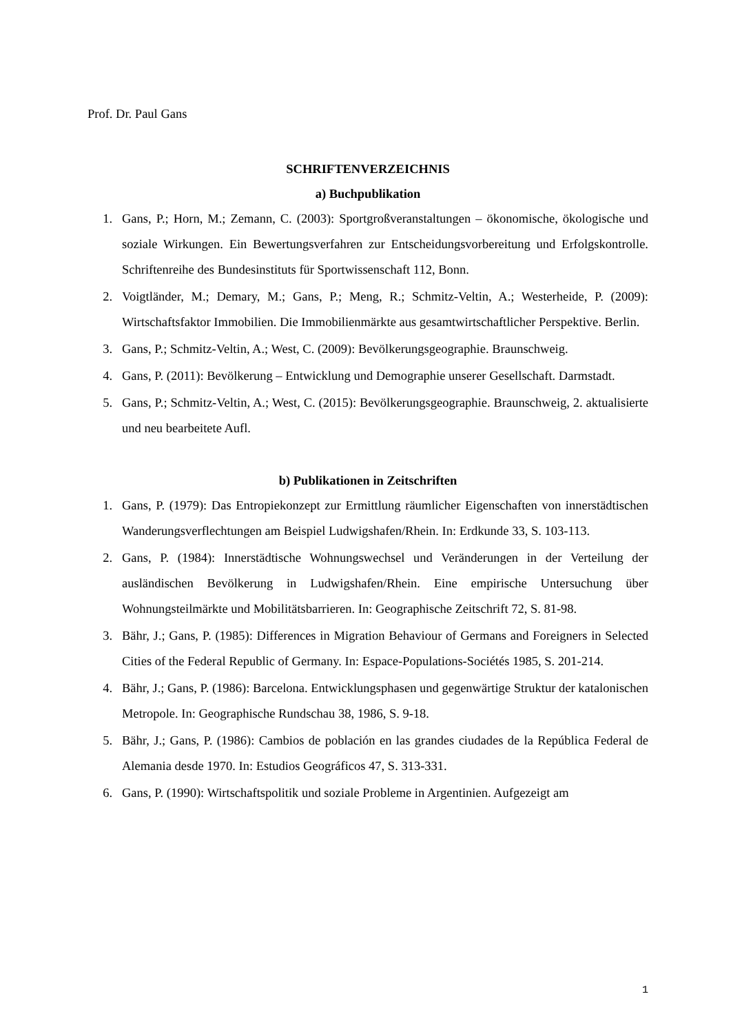Prof. Dr. Paul Gans
SCHRIFTENVERZEICHNIS
a) Buchpublikation
1. Gans, P.; Horn, M.; Zemann, C. (2003): Sportgroßveranstaltungen – ökonomische, ökologische und soziale Wirkungen. Ein Bewertungsverfahren zur Entscheidungsvorbereitung und Erfolgskontrolle. Schriftenreihe des Bundesinstituts für Sportwissenschaft 112, Bonn.
2. Voigtländer, M.; Demary, M.; Gans, P.; Meng, R.; Schmitz-Veltin, A.; Westerheide, P. (2009): Wirtschaftsfaktor Immobilien. Die Immobilienmärkte aus gesamtwirtschaftlicher Perspektive. Berlin.
3. Gans, P.; Schmitz-Veltin, A.; West, C. (2009): Bevölkerungsgeographie. Braunschweig.
4. Gans, P. (2011): Bevölkerung – Entwicklung und Demographie unserer Gesellschaft. Darmstadt.
5. Gans, P.; Schmitz-Veltin, A.; West, C. (2015): Bevölkerungsgeographie. Braunschweig, 2. aktualisierte und neu bearbeitete Aufl.
b) Publikationen in Zeitschriften
1. Gans, P. (1979): Das Entropiekonzept zur Ermittlung räumlicher Eigenschaften von innerstädtischen Wanderungsverflechtungen am Beispiel Ludwigshafen/Rhein. In: Erdkunde 33, S. 103-113.
2. Gans, P. (1984): Innerstädtische Wohnungswechsel und Veränderungen in der Verteilung der ausländischen Bevölkerung in Ludwigshafen/Rhein. Eine empirische Untersuchung über Wohnungsteilmärkte und Mobilitätsbarrieren. In: Geographische Zeitschrift 72, S. 81-98.
3. Bähr, J.; Gans, P. (1985): Differences in Migration Behaviour of Germans and Foreigners in Selected Cities of the Federal Republic of Germany. In: Espace-Populations-Sociétés 1985, S. 201-214.
4. Bähr, J.; Gans, P. (1986): Barcelona. Entwicklungsphasen und gegenwärtige Struktur der katalonischen Metropole. In: Geographische Rundschau 38, 1986, S. 9-18.
5. Bähr, J.; Gans, P. (1986): Cambios de población en las grandes ciudades de la República Federal de Alemania desde 1970. In: Estudios Geográficos 47, S. 313-331.
6. Gans, P. (1990): Wirtschaftspolitik und soziale Probleme in Argentinien. Aufgezeigt am
1